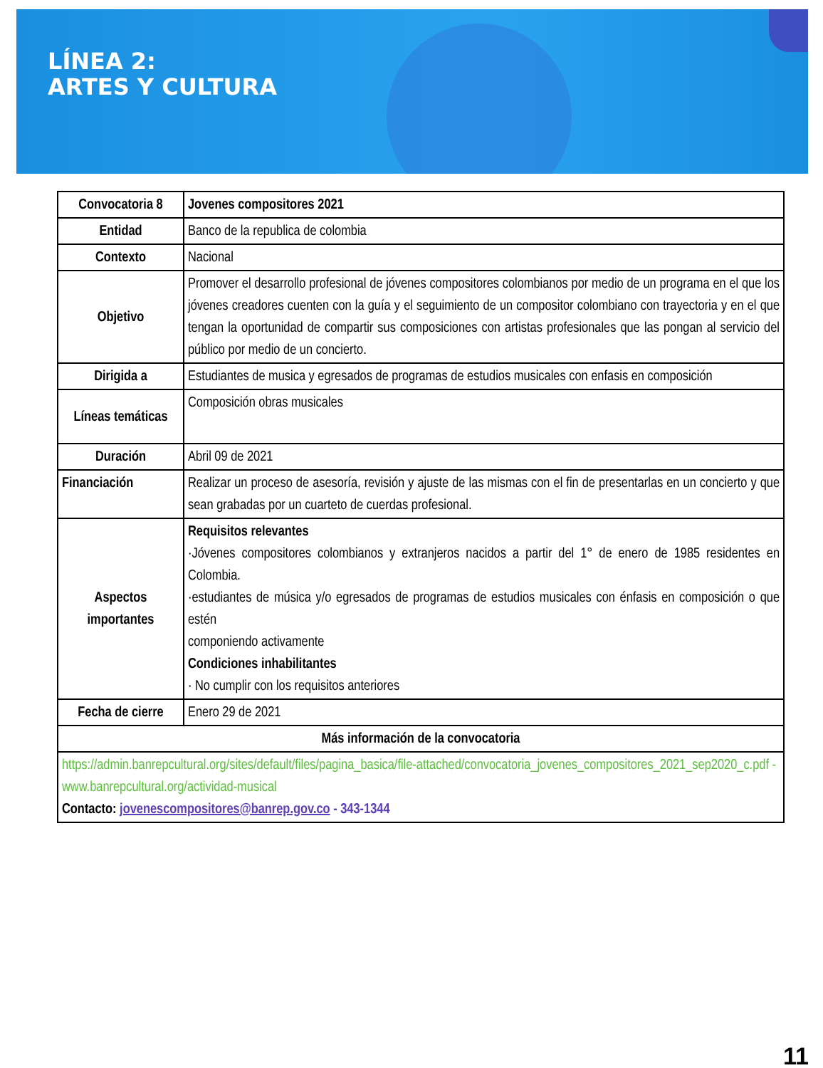LÍNEA 2:
ARTES Y CULTURA
| Convocatoria 8 | Jovenes compositores 2021 |
| Entidad | Banco de la republica de colombia |
| Contexto | Nacional |
| Objetivo | Promover el desarrollo profesional de jóvenes compositores colombianos por medio de un programa en el que los jóvenes creadores cuenten con la guía y el seguimiento de un compositor colombiano con trayectoria y en el que tengan la oportunidad de compartir sus composiciones con artistas profesionales que las pongan al servicio del público por medio de un concierto. |
| Dirigida a | Estudiantes de musica y egresados de programas de estudios musicales con enfasis en composición |
| Líneas temáticas | Composición obras musicales |
| Duración | Abril 09 de 2021 |
| Financiación | Realizar un proceso de asesoría, revisión y ajuste de las mismas con el fin de presentarlas en un concierto y que sean grabadas por un cuarteto de cuerdas profesional. |
| Aspectos importantes | Requisitos relevantes ·Jóvenes compositores colombianos y extranjeros nacidos a partir del 1° de enero de 1985 residentes en Colombia. ·estudiantes de música y/o egresados de programas de estudios musicales con énfasis en composición o que estén componiendo activamente Condiciones inhabilitantes · No cumplir con los requisitos anteriores |
| Fecha de cierre | Enero 29 de 2021 |
| Más información de la convocatoria | |
| https://admin.banrepcultural.org/sites/default/files/pagina_basica/file-attached/convocatoria_jovenes_compositores_2021_sep2020_c.pdf - www.banrepcultural.org/actividad-musical Contacto: jovenescompositores@banrep.gov.co - 343-1344 | |
11